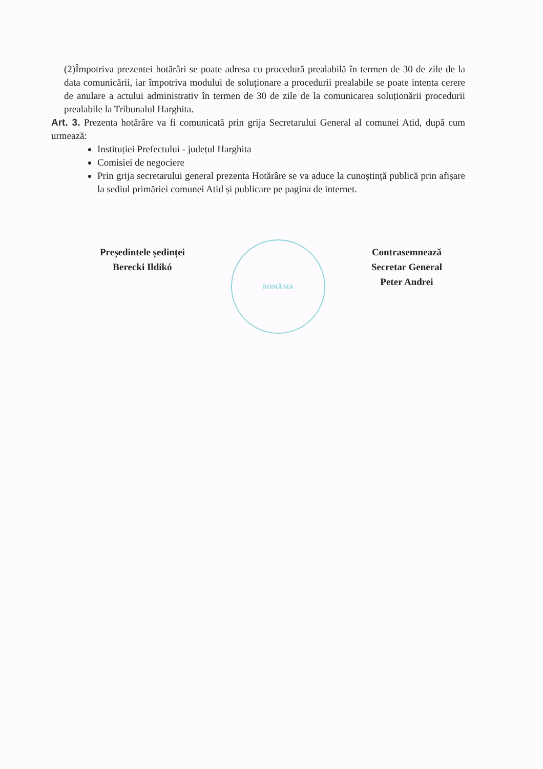(2)Împotriva prezentei hotărâri se poate adresa cu procedură prealabilă în termen de 30 de zile de la data comunicării, iar împotriva modului de soluționare a procedurii prealabile se poate intenta cerere de anulare a actului administrativ în termen de 30 de zile de la comunicarea soluționării procedurii prealabile la Tribunalul Harghita.
Art. 3. Prezenta hotărâre va fi comunicată prin grija Secretarului General al comunei Atid, după cum urmează:
Instituției Prefectului - județul Harghita
Comisiei de negociere
Prin grija secretarului general prezenta Hotărâre se va aduce la cunoștință publică prin afișare la sediul primăriei comunei Atid și publicare pe pagina de internet.
Președintele ședinței
Berecki Ildikó
ROMÂNIA
Contrasemnează
Secretar General
Peter Andrei